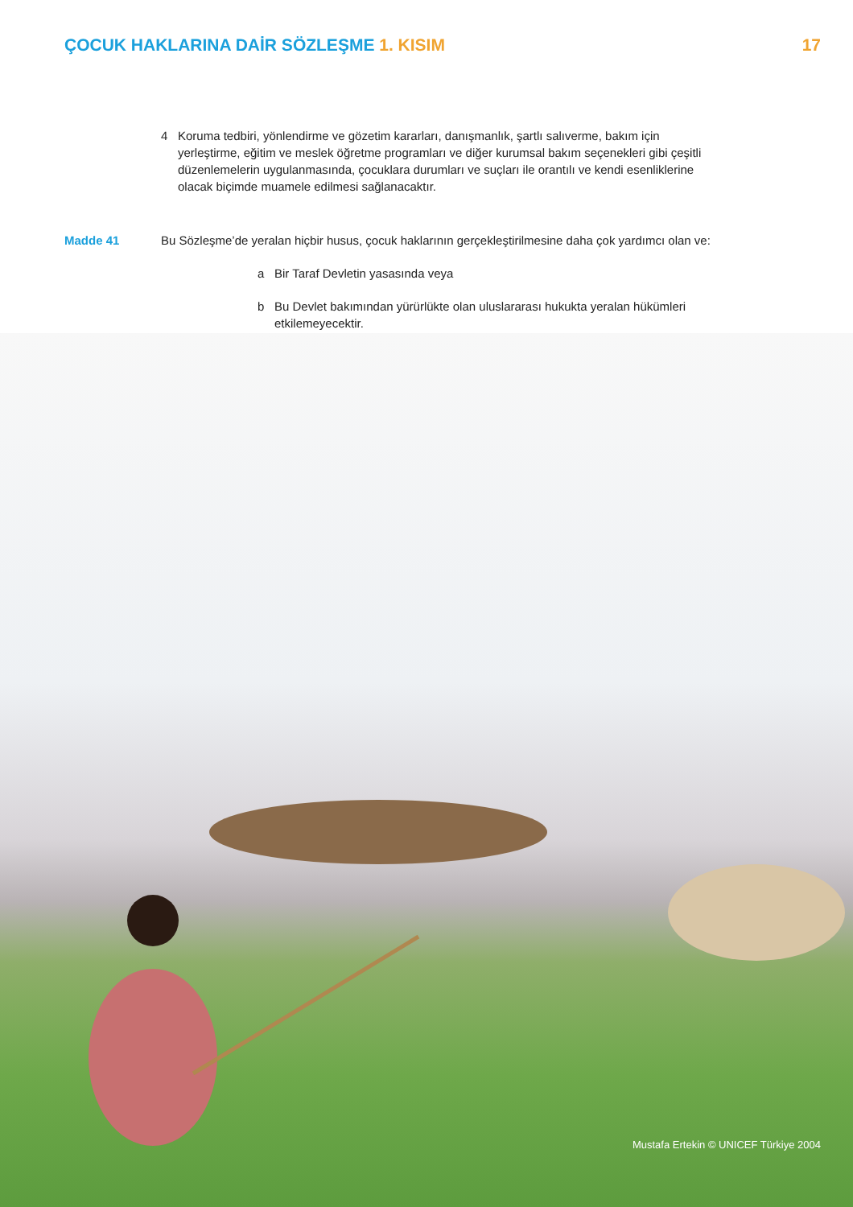Mustafa Ertekin © UNICEF Türkiye 2004
ÇOCUK HAKLARINA DAİR SÖZLEŞME 1. KISIM
17
4 Koruma tedbiri, yönlendirme ve gözetim kararları, danışmanlık, şartlı salıverme, bakım için yerleştirme, eğitim ve meslek öğretme programları ve diğer kurumsal bakım seçenekleri gibi çeşitli düzenlemelerin uygulanmasında, çocuklara durumları ve suçları ile orantılı ve kendi esenliklerine olacak biçimde muamele edilmesi sağlanacaktır.
Madde 41 Bu Sözleşme’de yeralan hiçbir husus, çocuk haklarının gerçekleştirilmesine daha çok yardımcı olan ve:
a Bir Taraf Devletin yasasında veya
b Bu Devlet bakımından yürürlükte olan uluslararası hukukta yeralan hükümleri etkilemeyecektir.